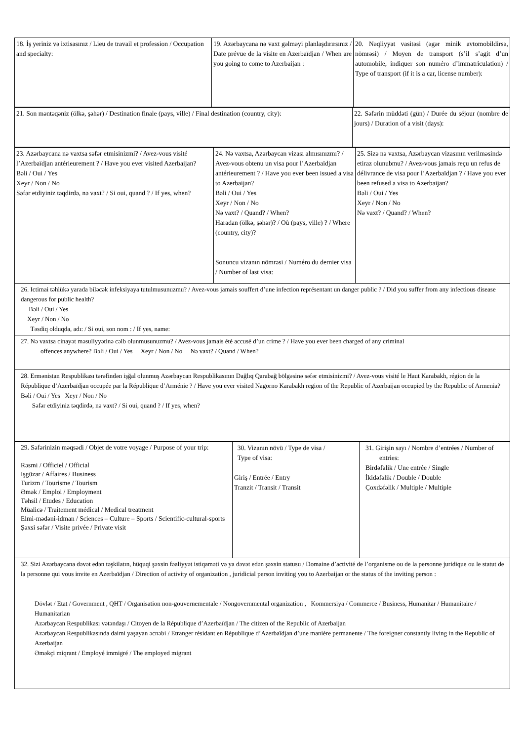| 18. İş yeriniz və ixtisasınız / Lieu de travail et profession / Occupation and specialty: | 19. Azərbaycana nə vaxt gəlməyi planlaşdırırsınız / Date prévue de la visite en Azerbaïdjan / When are you going to come to Azerbaijan : | 20. Nəqliyyat vasitəsi (əgər minik avtomobildirsə, nömrəsi) / Moyen de transport (s’il s’agit d’un automobile, indiquer son numéro d’immatriculation) / Type of transport (if it is a car, license number): |
| 21. Son məntəqəniz (ölkə, şəhər) / Destination finale (pays, ville) / Final destination (country, city): | 22. Səfərin müddəti (gün) / Durée du séjour (nombre de jours) / Duration of a visit (days): |
| 23. Azərbaycana nə vaxtsa səfər etmisinizmi? / Avez-vous visité l’Azerbaïdjan antérieurement ? / Have you ever visited Azerbaijan? Bəli / Oui / Yes Xeyr / Non / No Səfər etdiyiniz təqdirdə, nə vaxt? / Si oui, quand ? / If yes, when? | 24. Nə vaxtsa, Azərbaycan vizası almısınızmı? / Avez-vous obtenu un visa pour l’Azerbaïdjan antérieurement ? / Have you ever been issued a visa to Azerbaijan? Bəli / Oui / Yes Xeyr / Non / No Nə vaxt? / Quand? / When? Haradan (ölkə, şəhər)? / Où (pays, ville) ? / Where (country, city)? Sonuncu vizanın nömrəsi / Numéro du dernier visa / Number of last visa: | 25. Sizə nə vaxtsa, Azərbaycan vizasının verilməsində etiraz olunubmu? / Avez-vous jamais reçu un refus de délivrance de visa pour l’Azerbaïdjan ? / Have you ever been refused a visa to Azerbaijan? Bəli / Oui / Yes Xeyr / Non / No Nə vaxt? / Quand? / When? |
| 26. Ictimai təhlükə yarada biləcək infeksiyaya tutulmusunuzmu? / Avez-vous jamais souffert d’une infection représentant un danger public ? / Did you suffer from any infectious disease dangerous for public health? Bəli / Oui / Yes Xeyr / Non / No Təsdiq olduqda, adı: / Si oui, son nom : / If yes, name: | | |
| 27. Nə vaxtsa cinayət məsuliyyətinə cəlb olunmusunuzmu? / Avez-vous jamais été accusé d’un crime ? / Have you ever been charged of any criminal offences anywhere? Bəli / Oui / Yes Xeyr / Non / No Nə vaxt? / Quand / When? | | |
| 28. Ermənistan Respublikası tərəfindən işğal olunmuş Azərbaycan Respublikasının Dağlıq Qarabağ bölgəsinə səfər etmisinizmi? / Avez-vous visité le Haut Karabakh, région de la République d’Azerbaïdjan occupée par la République d’Arménie ? / Have you ever visited Nagorno Karabakh region of the Republic of Azerbaijan occupied by the Republic of Armenia? Bəli / Oui / Yes Xeyr / Non / No Səfər etdiyiniz təqdirdə, nə vaxt? / Si oui, quand ? / If yes, when? | | |
| 29. Səfərinizin məqsədi / Objet de votre voyage / Purpose of your trip: Rəsmi / Officiel / Official Işgüzar / Affaires / Business Turizm / Tourisme / Tourism Əmək / Emploi / Employment Təhsil / Etudes / Education Müalicə / Traitement médical / Medical treatment Elmi-mədəni-idman / Sciences – Culture – Sports / Scientific-cultural-sports Şəxsi səfər / Visite privée / Private visit | 30. Vizanın növü / Type de visa / Type of visa: Giriş / Entrée / Entry Tranzit / Transit / Transit | 31. Girişin sayı / Nombre d’entrées / Number of entries: Birdəfəlik / Une entrée / Single İkidəfəlik / Double / Double Çoxdəfəlik / Multiple / Multiple |
| 32. Sizi Azərbaycana dəvət edən təşkilatın, hüquqi şəxsin fəaliyyət istiqaməti və ya dəvət edən şəxsin statusu / Domaine d’activité de l’organisme ou de la personne juridique ou le statut de la personne qui vous invite en Azerbaïdjan / Direction of activity of organization , juridicial person inviting you to Azerbaijan or the status of the inviting person : Dövlət / Etat / Government , QHT / Organisation non-gouvernementale / Nongovernmental organization , Kommersiya / Commerce / Business, Humanitar / Humanitaire / Humanitarian Azərbaycan Respublikası vətəndaşı / Citoyen de la République d’Azerbaïdjan / The citizen of the Republic of Azerbaijan Azərbaycan Respublikasında daimi yaşayan əcnəbi / Etranger résidant en République d’Azerbaïdjan d’une manière permanente / The foreigner constantly living in the Republic of Azerbaijan Əməkçi miqrant / Employé immigré / The employed migrant | | |